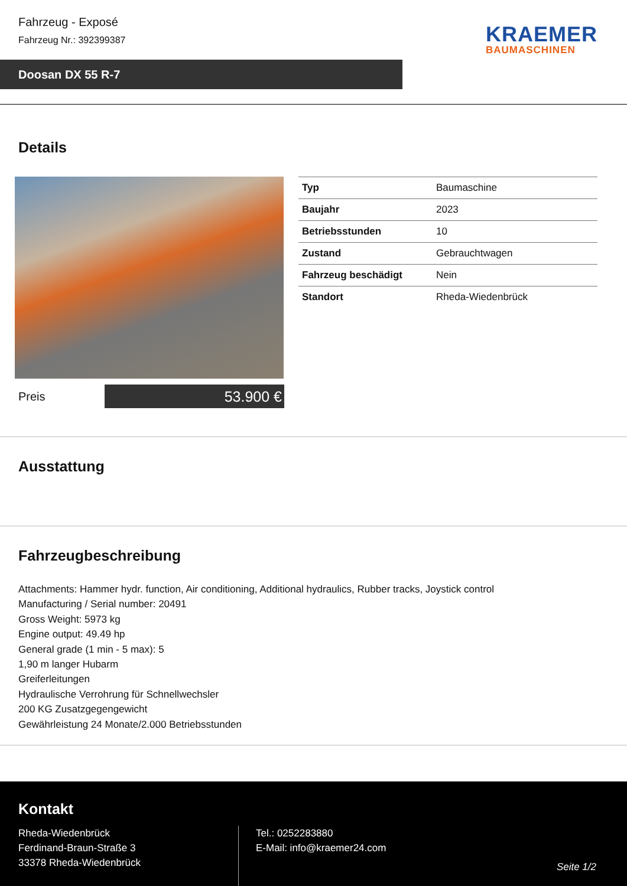Fahrzeug - Exposé
Fahrzeug Nr.: 392399387
KRAEMER
BAUMASCHINEN
Doosan DX 55 R-7
Details
| Typ | Baumaschine |
| Baujahr | 2023 |
| Betriebsstunden | 10 |
| Zustand | Gebrauchtwagen |
| Fahrzeug beschädigt | Nein |
| Standort | Rheda-Wiedenbrück |
Preis
53.900 €
Ausstattung
Fahrzeugbeschreibung
Attachments: Hammer hydr. function, Air conditioning, Additional hydraulics, Rubber tracks, Joystick control
Manufacturing / Serial number: 20491
Gross Weight: 5973 kg
Engine output: 49.49 hp
General grade (1 min - 5 max): 5
1,90 m langer Hubarm
Greiferleitungen
Hydraulische Verrohrung für Schnellwechsler
200 KG Zusatzgegengewicht
Gewährleistung 24 Monate/2.000 Betriebsstunden
Kontakt
Rheda-Wiedenbrück
Ferdinand-Braun-Straße 3
33378 Rheda-Wiedenbrück
Tel.: 0252283880
E-Mail: info@kraemer24.com
Seite 1/2